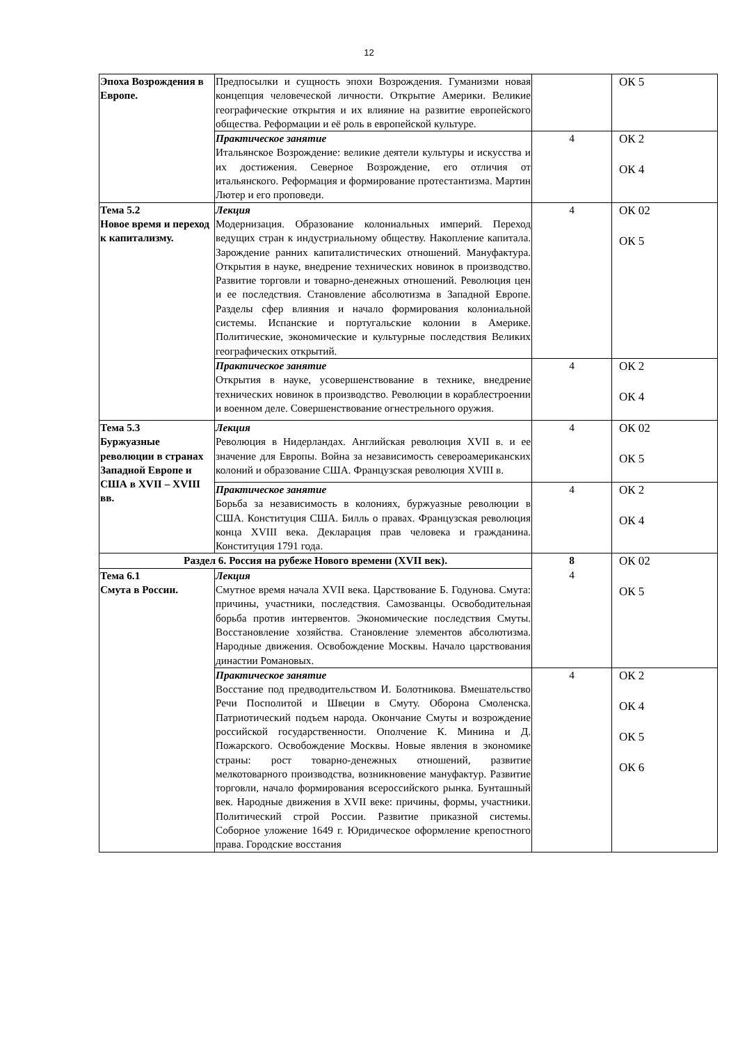12
| Эпоха Возрождения в Европе. | Предпосылки и сущность эпохи Возрождения. Гуманизми новая концепция человеческой личности. Открытие Америки. Великие географические открытия и их влияние на развитие европейского общества. Реформации и её роль в европейской культуре. | | ОК 5 |
| | Практическое занятие Итальянское Возрождение: великие деятели культуры и искусства и их достижения. Северное Возрождение, его отличия от итальянского. Реформация и формирование протестантизма. Мартин Лютер и его проповеди. | 4 | ОК 2 ОК 4 |
| Тема 5.2 Новое время и переход к капитализму. | Лекция Модернизация. Образование колониальных империй. Переход ведущих стран к индустриальному обществу. Накопление капитала. Зарождение ранних капиталистических отношений. Мануфактура. Открытия в науке, внедрение технических новинок в производство. Развитие торговли и товарно-денежных отношений. Революция цен и ее последствия. Становление абсолютизма в Западной Европе. Разделы сфер влияния и начало формирования колониальной системы. Испанские и португальские колонии в Америке. Политические, экономические и культурные последствия Великих географических открытий. | 4 | ОК 02 ОК 5 |
| | Практическое занятие Открытия в науке, усовершенствование в технике, внедрение технических новинок в производство. Революции в кораблестроении и военном деле. Совершенствование огнестрельного оружия. | 4 | ОК 2 ОК 4 |
| Тема 5.3 Буржуазные революции в странах Западной Европе и США в XVII – XVIII вв. | Лекция Революция в Нидерландах. Английская революция XVII в. и ее значение для Европы. Война за независимость североамериканских колоний и образование США. Французская революция XVIII в. | 4 | ОК 02 ОК 5 |
| | Практическое занятие Борьба за независимость в колониях, буржуазные революции в США. Конституция США. Билль о правах. Французская революция конца XVIII века. Декларация прав человека и гражданина. Конституция 1791 года. | 4 | ОК 2 ОК 4 |
| Раздел 6. Россия на рубеже Нового времени (XVII век). | | 8 4 | ОК 02 ОК 5 |
| Тема 6.1 Смута в России. | Лекция Смутное время начала XVII века. Царствование Б. Годунова. Смута: причины, участники, последствия. Самозванцы. Освободительная борьба против интервентов. Экономические последствия Смуты. Восстановление хозяйства. Становление элементов абсолютизма. Народные движения. Освобождение Москвы. Начало царствования династии Романовых. | | |
| | Практическое занятие Восстание под предводительством И. Болотникова. Вмешательство Речи Посполитой и Швеции в Смуту. Оборона Смоленска. Патриотический подъем народа. Окончание Смуты и возрождение российской государственности. Ополчение К. Минина и Д. Пожарского. Освобождение Москвы. Новые явления в экономике страны: рост товарно-денежных отношений, развитие мелкотоварного производства, возникновение мануфактур. Развитие торговли, начало формирования всероссийского рынка. Бунташный век. Народные движения в XVII веке: причины, формы, участники. Политический строй России. Развитие приказной системы. Соборное уложение 1649 г. Юридическое оформление крепостного права. Городские восстания | 4 | ОК 2 ОК 4 ОК 5 ОК 6 |